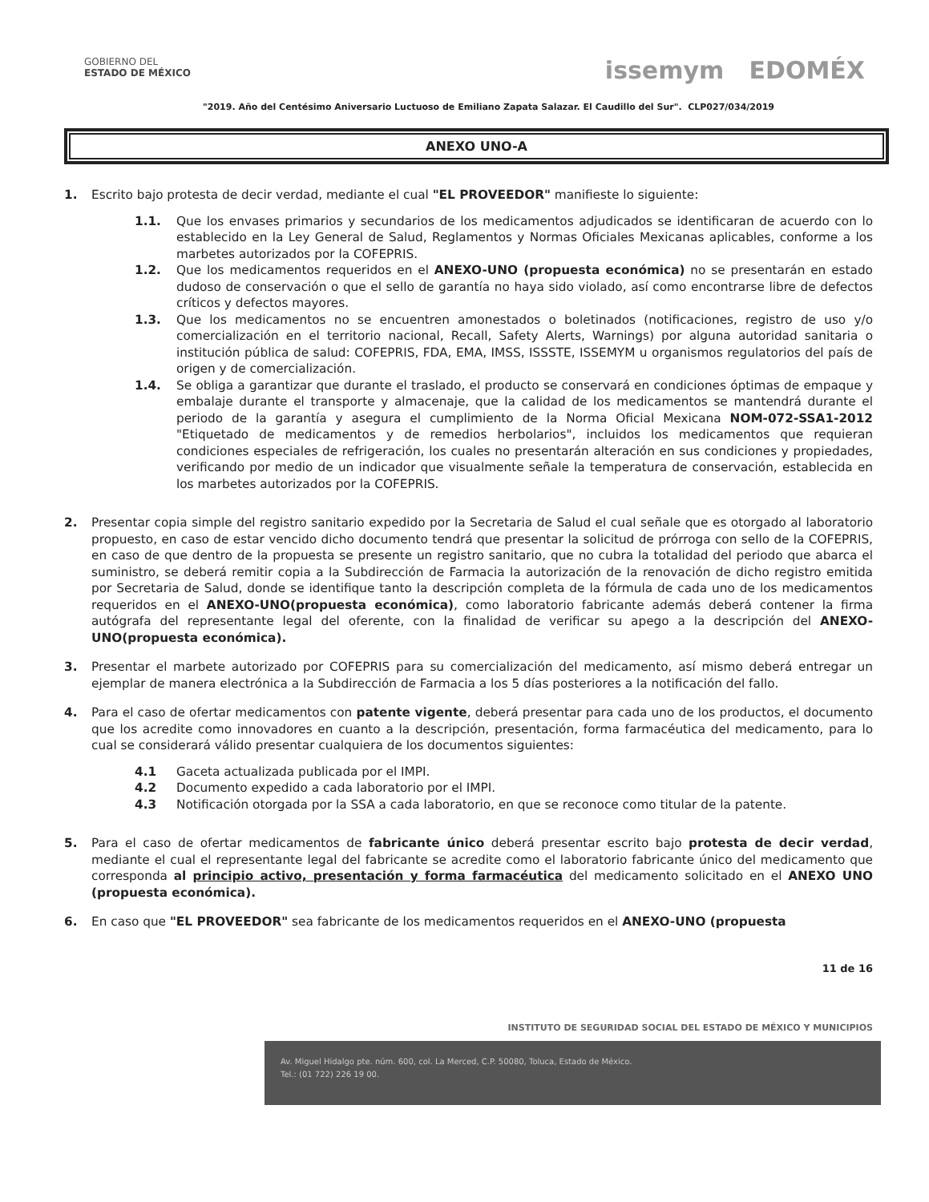GOBIERNO DEL
ESTADO DE MÉXICO
issemym EDOMÉX
"2019. Año del Centésimo Aniversario Luctuoso de Emiliano Zapata Salazar. El Caudillo del Sur". CLP027/034/2019
ANEXO UNO-A
1. Escrito bajo protesta de decir verdad, mediante el cual "EL PROVEEDOR" manifieste lo siguiente:
1.1. Que los envases primarios y secundarios de los medicamentos adjudicados se identificaran de acuerdo con lo establecido en la Ley General de Salud, Reglamentos y Normas Oficiales Mexicanas aplicables, conforme a los marbetes autorizados por la COFEPRIS.
1.2. Que los medicamentos requeridos en el ANEXO-UNO (propuesta económica) no se presentarán en estado dudoso de conservación o que el sello de garantía no haya sido violado, así como encontrarse libre de defectos críticos y defectos mayores.
1.3. Que los medicamentos no se encuentren amonestados o boletinados (notificaciones, registro de uso y/o comercialización en el territorio nacional, Recall, Safety Alerts, Warnings) por alguna autoridad sanitaria o institución pública de salud: COFEPRIS, FDA, EMA, IMSS, ISSSTE, ISSEMYM u organismos regulatorios del país de origen y de comercialización.
1.4. Se obliga a garantizar que durante el traslado, el producto se conservará en condiciones óptimas de empaque y embalaje durante el transporte y almacenaje, que la calidad de los medicamentos se mantendrá durante el periodo de la garantía y asegura el cumplimiento de la Norma Oficial Mexicana NOM-072-SSA1-2012 "Etiquetado de medicamentos y de remedios herbolarios", incluidos los medicamentos que requieran condiciones especiales de refrigeración, los cuales no presentarán alteración en sus condiciones y propiedades, verificando por medio de un indicador que visualmente señale la temperatura de conservación, establecida en los marbetes autorizados por la COFEPRIS.
2. Presentar copia simple del registro sanitario expedido por la Secretaria de Salud el cual señale que es otorgado al laboratorio propuesto, en caso de estar vencido dicho documento tendrá que presentar la solicitud de prórroga con sello de la COFEPRIS, en caso de que dentro de la propuesta se presente un registro sanitario, que no cubra la totalidad del periodo que abarca el suministro, se deberá remitir copia a la Subdirección de Farmacia la autorización de la renovación de dicho registro emitida por Secretaria de Salud, donde se identifique tanto la descripción completa de la fórmula de cada uno de los medicamentos requeridos en el ANEXO-UNO(propuesta económica), como laboratorio fabricante además deberá contener la firma autógrafa del representante legal del oferente, con la finalidad de verificar su apego a la descripción del ANEXO-UNO(propuesta económica).
3. Presentar el marbete autorizado por COFEPRIS para su comercialización del medicamento, así mismo deberá entregar un ejemplar de manera electrónica a la Subdirección de Farmacia a los 5 días posteriores a la notificación del fallo.
4. Para el caso de ofertar medicamentos con patente vigente, deberá presentar para cada uno de los productos, el documento que los acredite como innovadores en cuanto a la descripción, presentación, forma farmacéutica del medicamento, para lo cual se considerará válido presentar cualquiera de los documentos siguientes:
4.1 Gaceta actualizada publicada por el IMPI.
4.2 Documento expedido a cada laboratorio por el IMPI.
4.3 Notificación otorgada por la SSA a cada laboratorio, en que se reconoce como titular de la patente.
5. Para el caso de ofertar medicamentos de fabricante único deberá presentar escrito bajo protesta de decir verdad, mediante el cual el representante legal del fabricante se acredite como el laboratorio fabricante único del medicamento que corresponda al principio activo, presentación y forma farmacéutica del medicamento solicitado en el ANEXO UNO (propuesta económica).
6. En caso que "EL PROVEEDOR" sea fabricante de los medicamentos requeridos en el ANEXO-UNO (propuesta
11 de 16
INSTITUTO DE SEGURIDAD SOCIAL DEL ESTADO DE MÉXICO Y MUNICIPIOS
Av. Miguel Hidalgo pte. núm. 600, col. La Merced, C.P. 50080, Toluca, Estado de México.
Tel.: (01 722) 226 19 00.